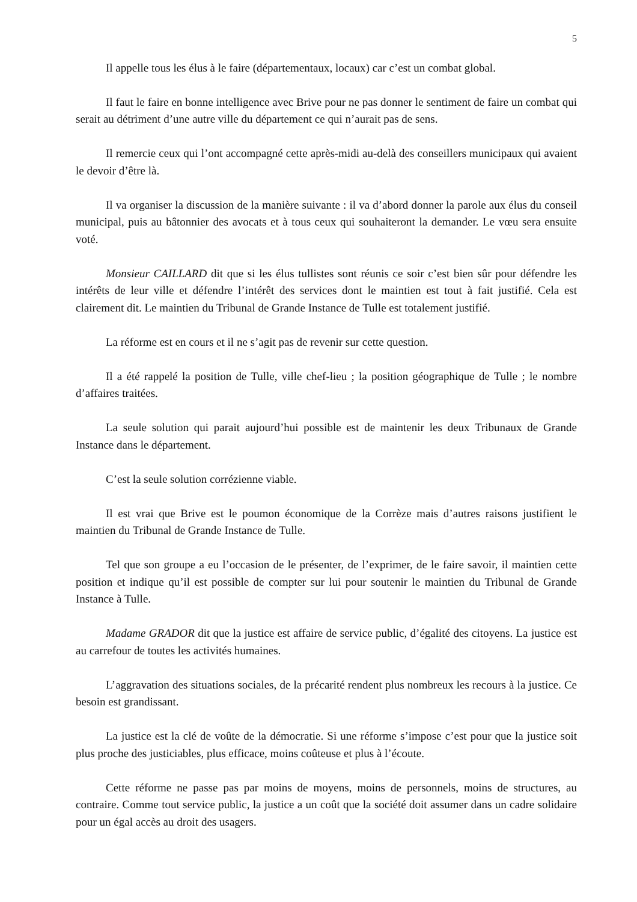5
Il appelle tous les élus à le faire (départementaux, locaux) car c’est un combat global.
Il faut le faire en bonne intelligence avec Brive pour ne pas donner le sentiment de faire un combat qui serait au détriment d’une autre ville du département ce qui n’aurait pas de sens.
Il remercie ceux qui l’ont accompagné cette après-midi au-delà des conseillers municipaux qui avaient le devoir d’être là.
Il va organiser la discussion de la manière suivante : il va d’abord donner la parole aux élus du conseil municipal, puis au bâtonnier des avocats et à tous ceux qui souhaiteront la demander. Le vœu sera ensuite voté.
Monsieur CAILLARD dit que si les élus tullistes sont réunis ce soir c’est bien sûr pour défendre les intérêts de leur ville et défendre l’intérêt des services dont le maintien est tout à fait justifié. Cela est clairement dit. Le maintien du Tribunal de Grande Instance de Tulle est totalement justifié.
La réforme est en cours et il ne s’agit pas de revenir sur cette question.
Il a été rappelé la position de Tulle, ville chef-lieu ; la position géographique de Tulle ; le nombre d’affaires traitées.
La seule solution qui parait aujourd’hui possible est de maintenir les deux Tribunaux de Grande Instance dans le département.
C’est la seule solution corrézienne viable.
Il est vrai que Brive est le poumon économique de la Corrèze mais d’autres raisons justifient le maintien du Tribunal de Grande Instance de Tulle.
Tel que son groupe a eu l’occasion de le présenter, de l’exprimer, de le faire savoir, il maintien cette position et indique qu’il est possible de compter sur lui pour soutenir le maintien du Tribunal de Grande Instance à Tulle.
Madame GRADOR dit que la justice est affaire de service public, d’égalité des citoyens. La justice est au carrefour de toutes les activités humaines.
L’aggravation des situations sociales, de la précarité rendent plus nombreux les recours à la justice. Ce besoin est grandissant.
La justice est la clé de voûte de la démocratie. Si une réforme s’impose c’est pour que la justice soit plus proche des justiciables, plus efficace, moins coûteuse et plus à l’écoute.
Cette réforme ne passe pas par moins de moyens, moins de personnels, moins de structures, au contraire. Comme tout service public, la justice a un coût que la société doit assumer dans un cadre solidaire pour un égal accès au droit des usagers.